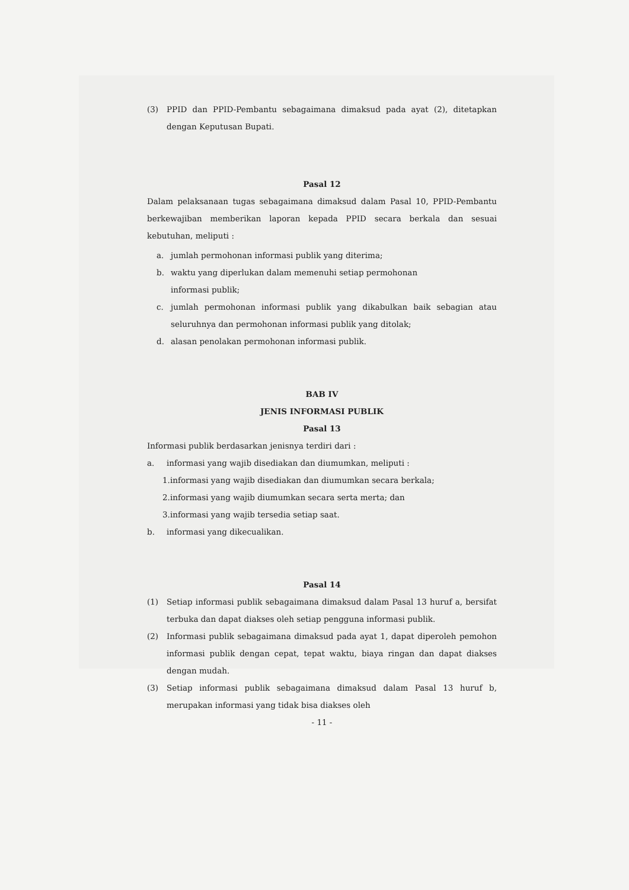(3) PPID dan PPID-Pembantu sebagaimana dimaksud pada ayat (2), ditetapkan dengan Keputusan Bupati.
Pasal 12
Dalam pelaksanaan tugas sebagaimana dimaksud dalam Pasal 10, PPID-Pembantu berkewajiban memberikan laporan kepada PPID secara berkala dan sesuai kebutuhan, meliputi :
a. jumlah permohonan informasi publik yang diterima;
b. waktu yang diperlukan dalam memenuhi setiap permohonan
informasi publik;
c. jumlah permohonan informasi publik yang dikabulkan baik sebagian atau seluruhnya dan permohonan informasi publik yang ditolak;
d. alasan penolakan permohonan informasi publik.
BAB IV
JENIS INFORMASI PUBLIK
Pasal 13
Informasi publik berdasarkan jenisnya terdiri dari :
a. informasi yang wajib disediakan dan diumumkan, meliputi :
1.informasi yang wajib disediakan dan diumumkan secara berkala;
2.informasi yang wajib diumumkan secara serta merta; dan
3.informasi yang wajib tersedia setiap saat.
b. informasi yang dikecualikan.
Pasal 14
(1) Setiap informasi publik sebagaimana dimaksud dalam Pasal 13 huruf a, bersifat terbuka dan dapat diakses oleh setiap pengguna informasi publik.
(2) Informasi publik sebagaimana dimaksud pada ayat 1, dapat diperoleh pemohon informasi publik dengan cepat, tepat waktu, biaya ringan dan dapat diakses dengan mudah.
(3) Setiap informasi publik sebagaimana dimaksud dalam Pasal 13 huruf b, merupakan informasi yang tidak bisa diakses oleh
- 11 -